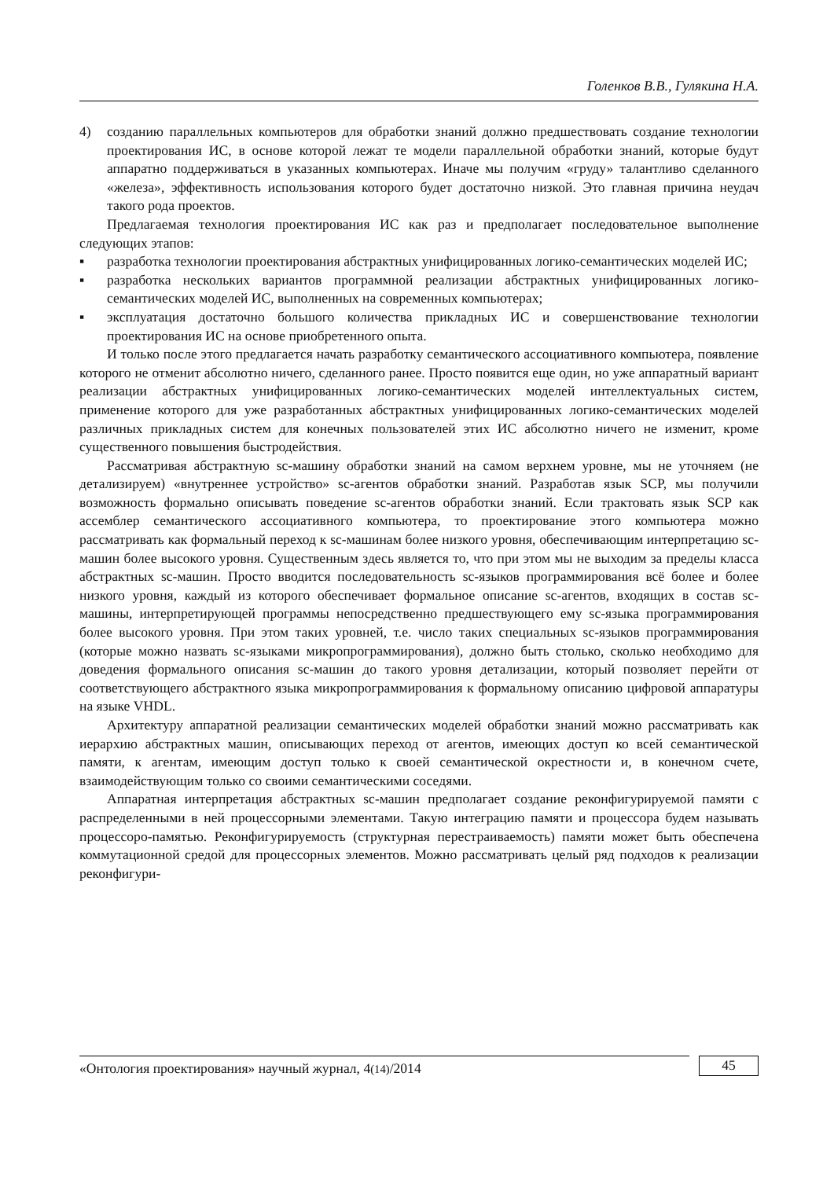Голенков В.В., Гулякина Н.А.
4) созданию параллельных компьютеров для обработки знаний должно предшествовать создание технологии проектирования ИС, в основе которой лежат те модели параллельной обработки знаний, которые будут аппаратно поддерживаться в указанных компьютерах. Иначе мы получим «груду» талантливо сделанного «железа», эффективность использования которого будет достаточно низкой. Это главная причина неудач такого рода проектов.
Предлагаемая технология проектирования ИС как раз и предполагает последовательное выполнение следующих этапов:
▪ разработка технологии проектирования абстрактных унифицированных логико-семантических моделей ИС;
▪ разработка нескольких вариантов программной реализации абстрактных унифицированных логико-семантических моделей ИС, выполненных на современных компьютерах;
▪ эксплуатация достаточно большого количества прикладных ИС и совершенствование технологии проектирования ИС на основе приобретенного опыта.
И только после этого предлагается начать разработку семантического ассоциативного компьютера, появление которого не отменит абсолютно ничего, сделанного ранее. Просто появится еще один, но уже аппаратный вариант реализации абстрактных унифицированных логико-семантических моделей интеллектуальных систем, применение которого для уже разработанных абстрактных унифицированных логико-семантических моделей различных прикладных систем для конечных пользователей этих ИС абсолютно ничего не изменит, кроме существенного повышения быстродействия.
Рассматривая абстрактную sc-машину обработки знаний на самом верхнем уровне, мы не уточняем (не детализируем) «внутреннее устройство» sc-агентов обработки знаний. Разработав язык SCP, мы получили возможность формально описывать поведение sc-агентов обработки знаний. Если трактовать язык SCP как ассемблер семантического ассоциативного компьютера, то проектирование этого компьютера можно рассматривать как формальный переход к sc-машинам более низкого уровня, обеспечивающим интерпретацию sc-машин более высокого уровня. Существенным здесь является то, что при этом мы не выходим за пределы класса абстрактных sc-машин. Просто вводится последовательность sc-языков программирования всё более и более низкого уровня, каждый из которого обеспечивает формальное описание sc-агентов, входящих в состав sc-машины, интерпретирующей программы непосредственно предшествующего ему sc-языка программирования более высокого уровня. При этом таких уровней, т.е. число таких специальных sc-языков программирования (которые можно назвать sc-языками микропрограммирования), должно быть столько, сколько необходимо для доведения формального описания sc-машин до такого уровня детализации, который позволяет перейти от соответствующего абстрактного языка микропрограммирования к формальному описанию цифровой аппаратуры на языке VHDL.
Архитектуру аппаратной реализации семантических моделей обработки знаний можно рассматривать как иерархию абстрактных машин, описывающих переход от агентов, имеющих доступ ко всей семантической памяти, к агентам, имеющим доступ только к своей семантической окрестности и, в конечном счете, взаимодействующим только со своими семантическими соседями.
Аппаратная интерпретация абстрактных sc-машин предполагает создание реконфигурируемой памяти с распределенными в ней процессорными элементами. Такую интеграцию памяти и процессора будем называть процессоро-памятью. Реконфигурируемость (структурная перестраиваемость) памяти может быть обеспечена коммутационной средой для процессорных элементов. Можно рассматривать целый ряд подходов к реализации реконфигури-
«Онтология проектирования» научный журнал, 4(14)/2014
45